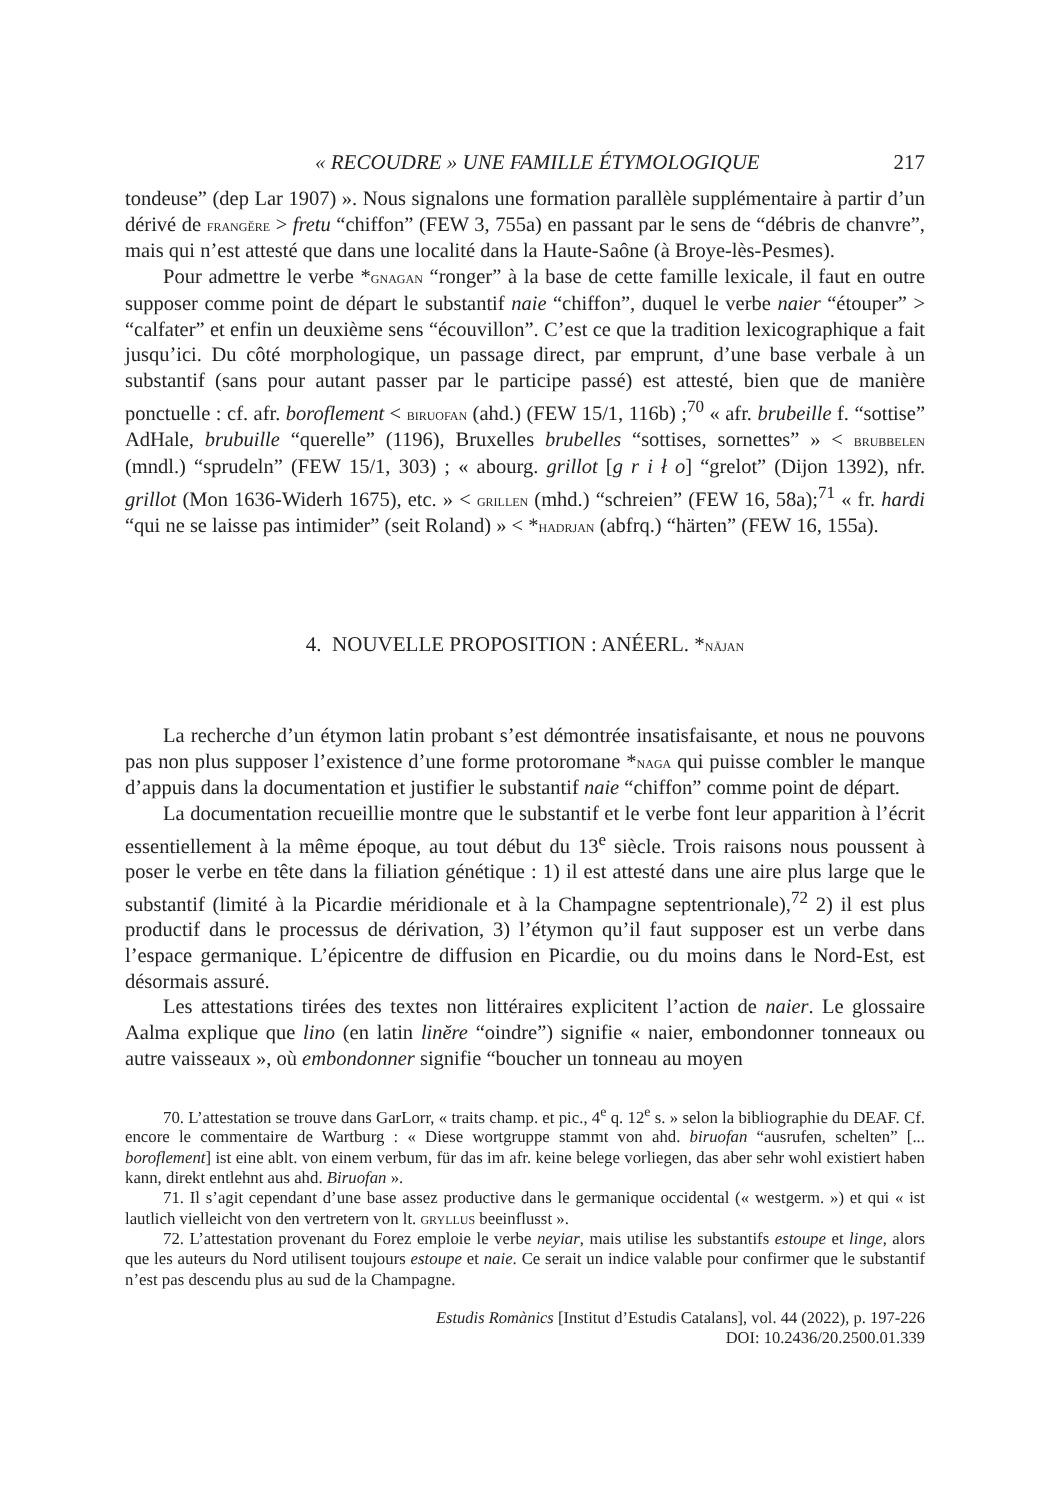« RECOUDRE » UNE FAMILLE ÉTYMOLOGIQUE 217
tondeuse” (dep Lar 1907) ». Nous signalons une formation parallèle supplémentaire à partir d’un dérivé de frangĕre > fretu “chiffon” (FEW 3, 755a) en passant par le sens de “débris de chanvre”, mais qui n’est attesté que dans une localité dans la Haute-Saône (à Broye-lès-Pesmes).
Pour admettre le verbe *gnagan “ronger” à la base de cette famille lexicale, il faut en outre supposer comme point de départ le substantif naie “chiffon”, duquel le verbe naier “étouper” > “calfater” et enfin un deuxième sens “écouvillon”. C’est ce que la tradition lexicographique a fait jusqu’ici. Du côté morphologique, un passage direct, par emprunt, d’une base verbale à un substantif (sans pour autant passer par le participe passé) est attesté, bien que de manière ponctuelle : cf. afr. boroflement < biruofan (ahd.) (FEW 15/1, 116b) ;<sup>70</sup> « afr. brubeille f. “sottise” AdHale, brubuille “querelle” (1196), Bruxelles brubelles “sottises, sornettes” » < brubbelen (mndl.) “sprudeln” (FEW 15/1, 303) ; « abourg. grillot [g r i ł o] “grelot” (Dijon 1392), nfr. grillot (Mon 1636-Widerh 1675), etc. » < grillen (mhd.) “schreien” (FEW 16, 58a);<sup>71</sup> « fr. hardi “qui ne se laisse pas intimider” (seit Roland) » < *hadrjan (abfrq.) “härten” (FEW 16, 155a).
4. NOUVELLE PROPOSITION : ANÉERL. *nājan
La recherche d’un étymon latin probant s’est démontrée insatisfaisante, et nous ne pouvons pas non plus supposer l’existence d’une forme protoromane *naga qui puisse combler le manque d’appuis dans la documentation et justifier le substantif naie “chiffon” comme point de départ.
La documentation recueillie montre que le substantif et le verbe font leur apparition à l’écrit essentiellement à la même époque, au tout début du 13<sup>e</sup> siècle. Trois raisons nous poussent à poser le verbe en tête dans la filiation génétique : 1) il est attesté dans une aire plus large que le substantif (limité à la Picardie méridionale et à la Champagne septentrionale),<sup>72</sup> 2) il est plus productif dans le processus de dérivation, 3) l’étymon qu’il faut supposer est un verbe dans l’espace germanique. L’épicentre de diffusion en Picardie, ou du moins dans le Nord-Est, est désormais assuré.
Les attestations tirées des textes non littéraires explicitent l’action de naier. Le glossaire Aalma explique que lino (en latin linĕre “oindre”) signifie « naier, embondonner tonneaux ou autre vaisseaux », où embondonner signifie “boucher un tonneau au moyen
70. L’attestation se trouve dans GarLorr, « traits champ. et pic., 4<sup>e</sup> q. 12<sup>e</sup> s. » selon la bibliographie du DEAF. Cf. encore le commentaire de Wartburg : « Diese wortgruppe stammt von ahd. biruofan “ausrufen, schelten” [... boroflement] ist eine ablt. von einem verbum, für das im afr. keine belege vorliegen, das aber sehr wohl existiert haben kann, direkt entlehnt aus ahd. Biruofan ».
71. Il s’agit cependant d’une base assez productive dans le germanique occidental (« westgerm. ») et qui « ist lautlich vielleicht von den vertretern von lt. gryllus beeinflusst ».
72. L’attestation provenant du Forez emploie le verbe neyiar, mais utilise les substantifs estoupe et linge, alors que les auteurs du Nord utilisent toujours estoupe et naie. Ce serait un indice valable pour confirmer que le substantif n’est pas descendu plus au sud de la Champagne.
Estudis Romànics [Institut d’Estudis Catalans], vol. 44 (2022), p. 197-226
DOI: 10.2436/20.2500.01.339